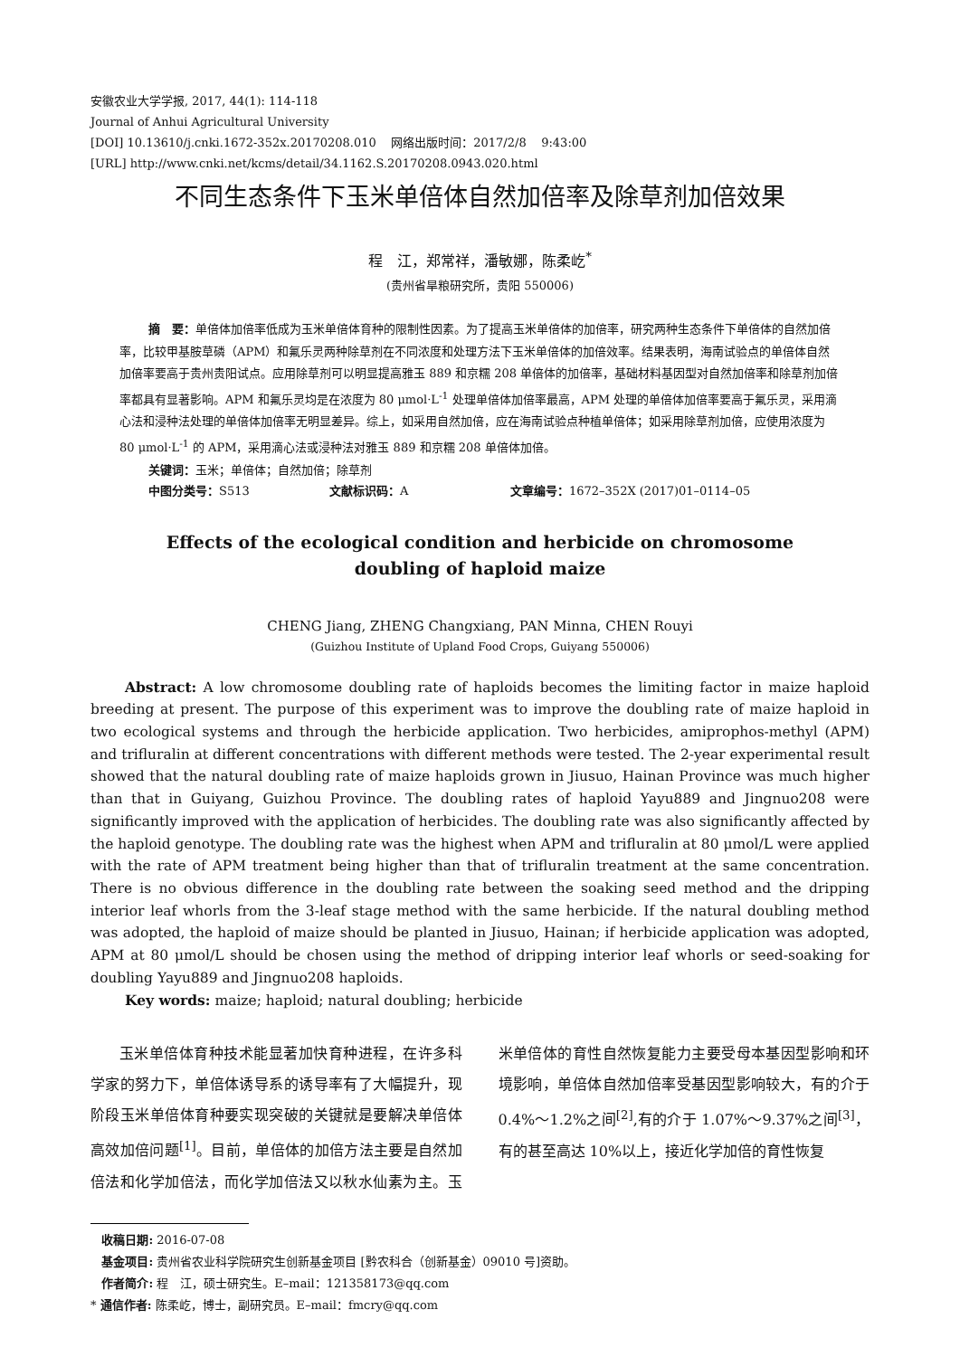安徽农业大学学报, 2017, 44(1): 114-118
Journal of Anhui Agricultural University
[DOI] 10.13610/j.cnki.1672-352x.20170208.010 网络出版时间：2017/2/8 9:43:00
[URL] http://www.cnki.net/kcms/detail/34.1162.S.20170208.0943.020.html
不同生态条件下玉米单倍体自然加倍率及除草剂加倍效果
程　江，郑常祥，潘敏娜，陈柔屹<sup>*</sup>
(贵州省旱粮研究所，贵阳 550006)
摘　要：单倍体加倍率低成为玉米单倍体育种的限制性因素。为了提高玉米单倍体的加倍率，研究两种生态条件下单倍体的自然加倍率，比较甲基胺草磷（APM）和氟乐灵两种除草剂在不同浓度和处理方法下玉米单倍体的加倍效率。结果表明，海南试验点的单倍体自然加倍率要高于贵州贵阳试点。应用除草剂可以明显提高雅玉 889 和京糯 208 单倍体的加倍率，基础材料基因型对自然加倍率和除草剂加倍率都具有显著影响。APM 和氟乐灵均是在浓度为 80 μmol·L<sup>-1</sup> 处理单倍体加倍率最高，APM 处理的单倍体加倍率要高于氟乐灵，采用滴心法和浸种法处理的单倍体加倍率无明显差异。综上，如采用自然加倍，应在海南试验点种植单倍体；如采用除草剂加倍，应使用浓度为 80 μmol·L<sup>-1</sup> 的 APM，采用滴心法或浸种法对雅玉 889 和京糯 208 单倍体加倍。
关键词：玉米；单倍体；自然加倍；除草剂
中图分类号：S513 文献标识码：A 文章编号：1672–352X (2017)01–0114–05
Effects of the ecological condition and herbicide on chromosome
doubling of haploid maize
CHENG Jiang, ZHENG Changxiang, PAN Minna, CHEN Rouyi
(Guizhou Institute of Upland Food Crops, Guiyang 550006)
Abstract: A low chromosome doubling rate of haploids becomes the limiting factor in maize haploid breeding at present. The purpose of this experiment was to improve the doubling rate of maize haploid in two ecological systems and through the herbicide application. Two herbicides, amiprophos-methyl (APM) and trifluralin at different concentrations with different methods were tested. The 2-year experimental result showed that the natural doubling rate of maize haploids grown in Jiusuo, Hainan Province was much higher than that in Guiyang, Guizhou Province. The doubling rates of haploid Yayu889 and Jingnuo208 were significantly improved with the application of herbicides. The doubling rate was also significantly affected by the haploid genotype. The doubling rate was the highest when APM and trifluralin at 80 μmol/L were applied with the rate of APM treatment being higher than that of trifluralin treatment at the same concentration. There is no obvious difference in the doubling rate between the soaking seed method and the dripping interior leaf whorls from the 3-leaf stage method with the same herbicide. If the natural doubling method was adopted, the haploid of maize should be planted in Jiusuo, Hainan; if herbicide application was adopted, APM at 80 μmol/L should be chosen using the method of dripping interior leaf whorls or seed-soaking for doubling Yayu889 and Jingnuo208 haploids.
Key words: maize; haploid; natural doubling; herbicide
玉米单倍体育种技术能显著加快育种进程，在许多科学家的努力下，单倍体诱导系的诱导率有了大幅提升，现阶段玉米单倍体育种要实现突破的关键就是要解决单倍体高效加倍问题<sup>[1]</sup>。目前，单倍体的加倍方法主要是自然加倍法和化学加倍法，而化学加倍法又以秋水仙素为主。玉米单倍体的育性自然恢复能力主要受母本基因型影响和环境影响，单倍体自然加倍率受基因型影响较大，有的介于 0.4%～1.2%之间<sup>[2]</sup>,有的介于 1.07%～9.37%之间<sup>[3]</sup>，有的甚至高达 10%以上，接近化学加倍的育性恢复
收稿日期: 2016-07-08
基金项目: 贵州省农业科学院研究生创新基金项目 [黔农科合（创新基金）09010 号]资助。
作者简介: 程　江，硕士研究生。E–mail：121358173@qq.com
* 通信作者: 陈柔屹，博士，副研究员。E–mail：fmcry@qq.com